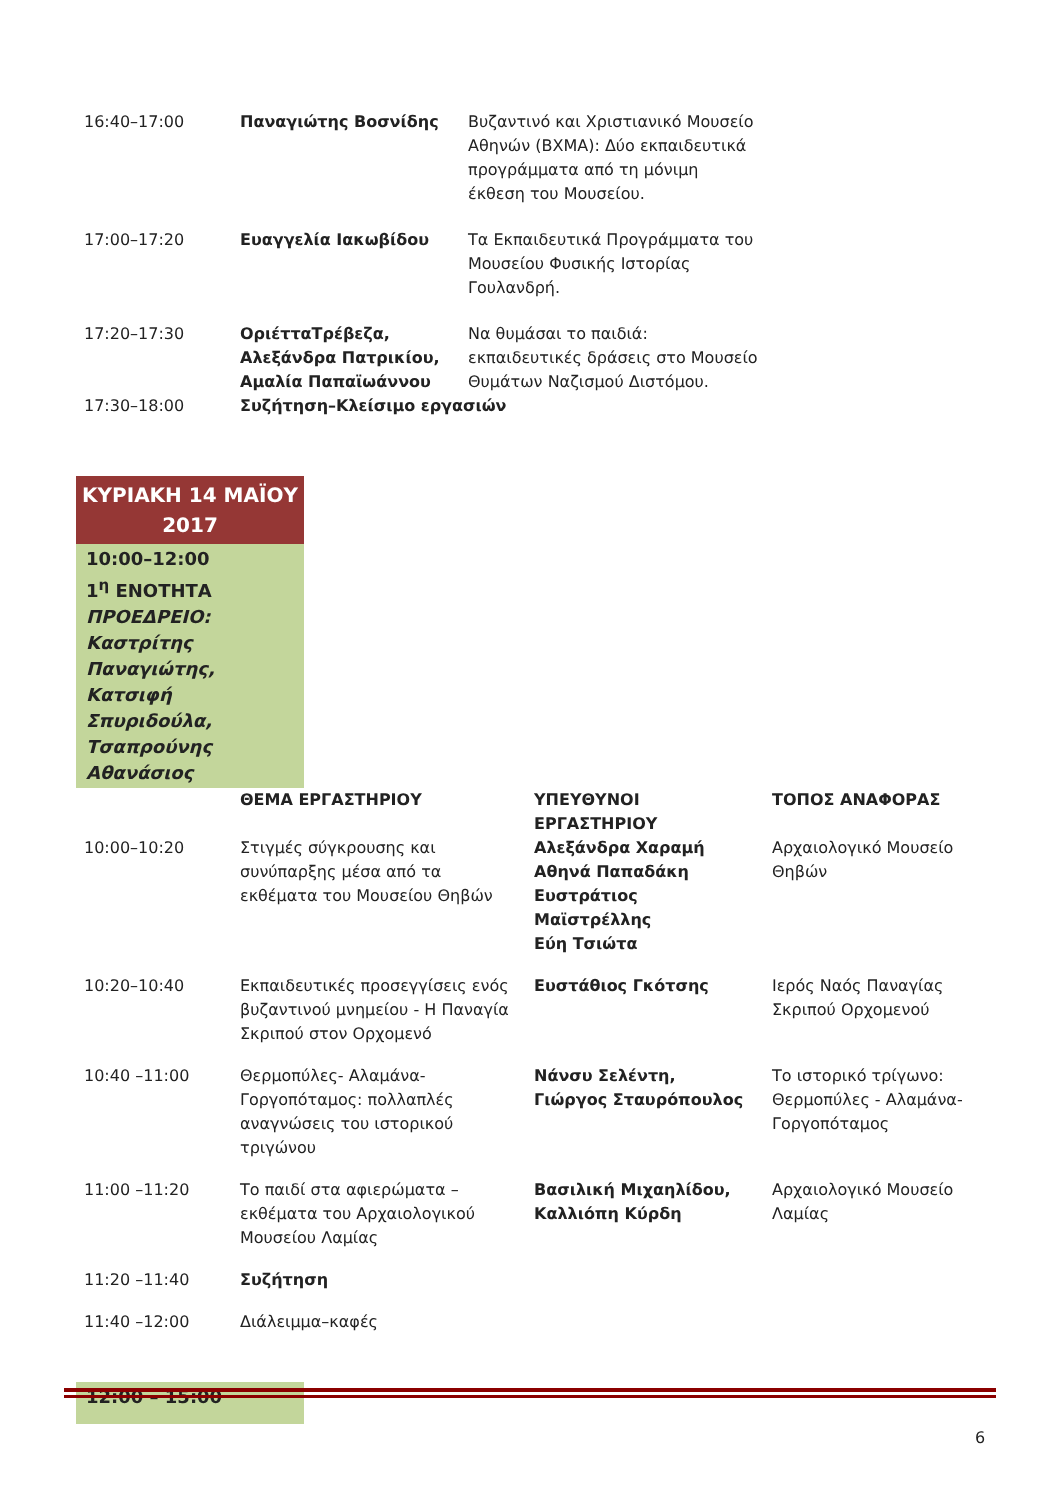| 16:40–17:00 | Παναγιώτης Βοσνίδης | Βυζαντινό και Χριστιανικό Μουσείο Αθηνών (ΒΧΜΑ): Δύο εκπαιδευτικά προγράμματα από τη μόνιμη έκθεση του Μουσείου. |
| 17:00–17:20 | Ευαγγελία Ιακωβίδου | Τα Εκπαιδευτικά Προγράμματα του Μουσείου Φυσικής Ιστορίας Γουλανδρή. |
| 17:20–17:30 | ΟριέτταΤρέβεζα, Αλεξάνδρα Πατρικίου, Αμαλία Παπαϊωάννου | Να θυμάσαι το παιδιά: εκπαιδευτικές δράσεις στο Μουσείο Θυμάτων Ναζισμού Διστόμου. |
| 17:30–18:00 | Συζήτηση–Κλείσιμο εργασιών | |
ΚΥΡΙΑΚΗ 14 ΜΑΪΟΥ
2017
10:00–12:00
1<sup>η</sup> ΕΝΟΤΗΤΑ
ΠΡΟΕΔΡΕΙΟ: Καστρίτης Παναγιώτης, Κατσιφή Σπυριδούλα, Τσαπρούνης Αθανάσιος
| | ΘΕΜΑ ΕΡΓΑΣΤΗΡΙΟΥ | ΥΠΕΥΘΥΝΟΙ ΕΡΓΑΣΤΗΡΙΟΥ | ΤΟΠΟΣ ΑΝΑΦΟΡΑΣ |
| --- | --- | --- | --- |
| 10:00–10:20 | Στιγμές σύγκρουσης και συνύπαρξης μέσα από τα εκθέματα του Μουσείου Θηβών | Αλεξάνδρα Χαραμή Αθηνά Παπαδάκη Ευστράτιος Μαϊστρέλλης Εύη Τσιώτα | Αρχαιολογικό Μουσείο Θηβών |
| 10:20–10:40 | Εκπαιδευτικές προσεγγίσεις ενός βυζαντινού μνημείου - Η Παναγία Σκριπού στον Ορχομενό | Ευστάθιος Γκότσης | Ιερός Ναός Παναγίας Σκριπού Ορχομενού |
| 10:40 –11:00 | Θερμοπύλες- Αλαμάνα-Γοργοπόταμος: πολλαπλές αναγνώσεις του ιστορικού τριγώνου | Νάνσυ Σελέντη, Γιώργος Σταυρόπουλος | Το ιστορικό τρίγωνο: Θερμοπύλες - Αλαμάνα-Γοργοπόταμος |
| 11:00 –11:20 | Το παιδί στα αφιερώματα – εκθέματα του Αρχαιολογικού Μουσείου Λαμίας | Βασιλική Μιχαηλίδου, Καλλιόπη Κύρδη | Αρχαιολογικό Μουσείο Λαμίας |
| 11:20 –11:40 | Συζήτηση | | |
| 11:40 –12:00 | Διάλειμμα–καφές | | |
12:00 – 15:00
6